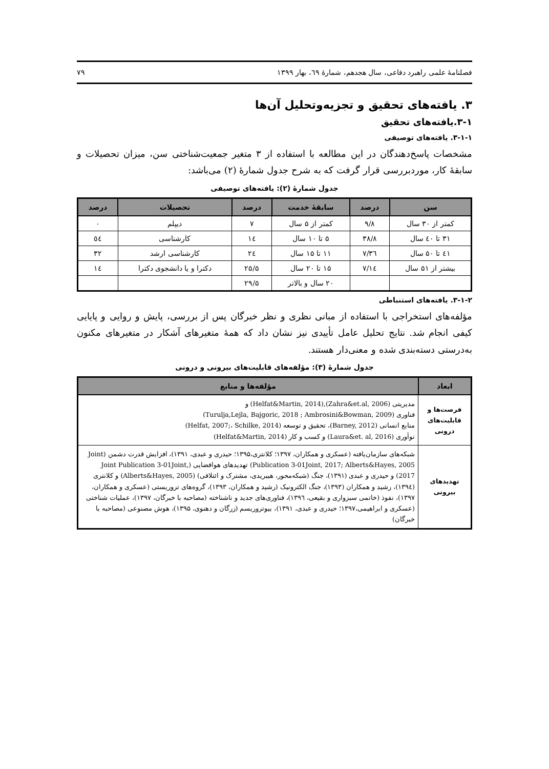فصلنامهٔ علمی راهبرد دفاعی، سال هجدهم، شمارهٔ ٦٩، بهار ۱۳۹۹ ۷۹
۳. یافته‌های تحقیق و تجزیه‌وتحلیل آن‌ها
۳-۱.یافته‌های تحقیق
۳-۱-۱. یافته‌های توصیفی
مشخصات پاسخ‌دهندگان در این مطالعه با استفاده از ۳ متغیر جمعیت‌شناختی سن، میزان تحصیلات و سابقهٔ کار، موردبررسی قرار گرفت که به شرح جدول شمارهٔ (۲) می‌باشد:
جدول شمارهٔ (۲): یافته‌های توصیفی
| سن | درصد | سابقهٔ خدمت | درصد | تحصیلات | درصد |
| --- | --- | --- | --- | --- | --- |
| کمتر از ۳۰ سال | ۹/۸ | کمتر از ۵ سال | ۷ | دیپلم | ۰ |
| ۳۱ تا ٤۰ سال | ۳۸/۸ | ۵ تا ۱۰ سال | ۱٤ | کارشناسی | ٥٤ |
| ٤۱ تا ۵۰ سال | ۳٦/۷ | ۱۱ تا ۱۵ سال | ۲٤ | کارشناسی ارشد | ۳۲ |
| بیشتر از ۵۱ سال | ۱٤/۷ | ۱۵ تا ۲۰ سال | ۲۵/۵ | دکترا و یا دانشجوی دکترا | ۱٤ |
| | | ۲۰ سال و بالاتر | ۲۹/۵ | | |
۳-۱-۲. یافته‌های استنباطی
مؤلفه‌های استخراجی با استفاده از مبانی نظری و نظر خبرگان پس از بررسی، پایش و روایی و پایایی کیفی انجام شد. نتایج تحلیل عامل تأییدی نیز نشان داد که همهٔ متغیرهای آشکار در متغیرهای مکنون به‌درستی دسته‌بندی شده و معنی‌دار هستند.
جدول شمارهٔ (۳): مؤلفه‌های قابلیت‌های بیرونی و درونی
| ابعاد | مؤلفه‌ها و منابع |
| --- | --- |
| فرصت‌ها و قابلیت‌های درونی | مدیریتی (Zahra&et.al, 2006),(Helfat&Martin, 2014) و فناوری (Turulja,Lejla, Bajgoric, 2018 ; Ambrosini&Bowman, 2009) منابع انسانی (Barney, 2012)، تحقیق و توسعه (Helfat, 2007;، Schilke, 2014) نوآوری (Laura&et. al, 2016) و کسب و کار (Helfat&Martin, 2014) |
| تهدیدهای بیرونی | شبکه‌های سازمان‌یافته (عسکری و همکاران، ۱۳۹۷؛ کلانتری،۱۳۹۵؛ حیدری و عبدی، ۱۳۹۱)، افزایش قدرت دشمن (Joint Publication 3-01Joint, 2017; Alberts&Hayes, 2005) تهدیدهای هوافضایی (Joint Publication 3-01Joint, 2017) و حیدری و عبدی (۱۳۹۱)، جنگ (شبکه‌محور، هیبریدی، مشترک و ائتلافی) (Alberts&Hayes, 2005) و کلانتری (۱۳۹٤)، رشید و همکاران (۱۳۹۳)، جنگ الکترونیک (رشید و همکاران، ۱۳۹۳)، گروه‌های تروریستی (عسکری و همکاران، ۱۳۹۷)، نفوذ (خاتمی سبزواری و بقیعی، ۱۳۹٦)، فناوری‌های جدید و ناشناخته (مصاحبه با خبرگان، ۱۳۹۷)، عملیات شناختی (عسکری و ابراهیمی،۱۳۹۷؛ حیدری و عبدی، ۱۳۹۱)، بیوتروریسم (زرگان و دهنوی، ۱۳۹۵)، هوش مصنوعی (مصاحبه با خبرگان) |